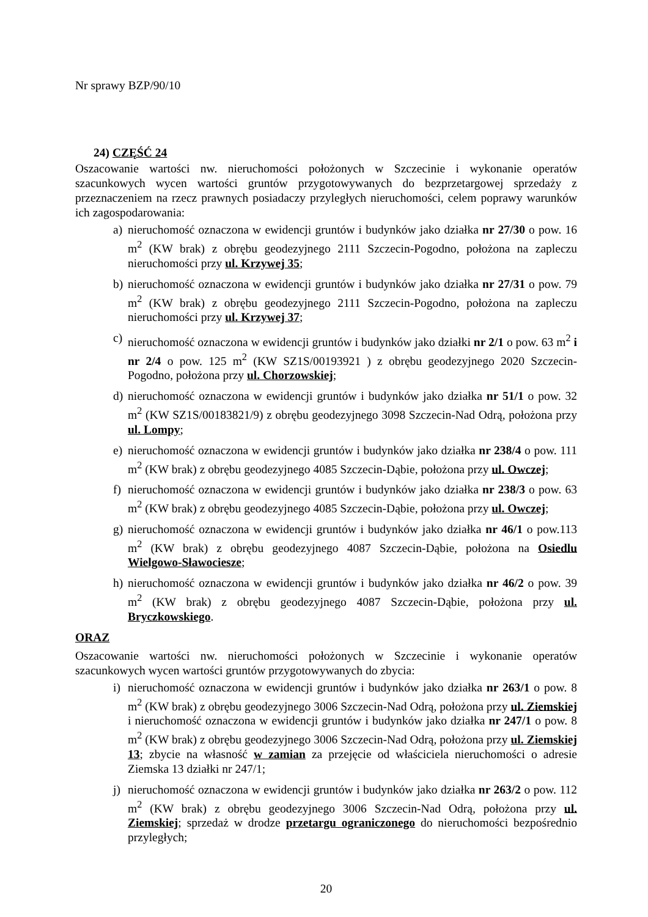Nr sprawy BZP/90/10
24) CZĘŚĆ 24
Oszacowanie wartości nw. nieruchomości położonych w Szczecinie i wykonanie operatów szacunkowych wycen wartości gruntów przygotowywanych do bezprzetargowej sprzedaży z przeznaczeniem na rzecz prawnych posiadaczy przyległych nieruchomości, celem poprawy warunków ich zagospodarowania:
a) nieruchomość oznaczona w ewidencji gruntów i budynków jako działka nr 27/30 o pow. 16 m<sup>2</sup> (KW brak) z obrębu geodezyjnego 2111 Szczecin-Pogodno, położona na zapleczu nieruchomości przy ul. Krzywej 35;
b) nieruchomość oznaczona w ewidencji gruntów i budynków jako działka nr 27/31 o pow. 79 m<sup>2</sup> (KW brak) z obrębu geodezyjnego 2111 Szczecin-Pogodno, położona na zapleczu nieruchomości przy ul. Krzywej 37;
c) nieruchomość oznaczona w ewidencji gruntów i budynków jako działki nr 2/1 o pow. 63 m<sup>2</sup> i nr 2/4 o pow. 125 m<sup>2</sup> (KW SZ1S/00193921 ) z obrębu geodezyjnego 2020 Szczecin-Pogodno, położona przy ul. Chorzowskiej;
d) nieruchomość oznaczona w ewidencji gruntów i budynków jako działka nr 51/1 o pow. 32 m<sup>2</sup> (KW SZ1S/00183821/9) z obrębu geodezyjnego 3098 Szczecin-Nad Odrą, położona przy ul. Lompy;
e) nieruchomość oznaczona w ewidencji gruntów i budynków jako działka nr 238/4 o pow. 111 m<sup>2</sup> (KW brak) z obrębu geodezyjnego 4085 Szczecin-Dąbie, położona przy ul. Owczej;
f) nieruchomość oznaczona w ewidencji gruntów i budynków jako działka nr 238/3 o pow. 63 m<sup>2</sup> (KW brak) z obrębu geodezyjnego 4085 Szczecin-Dąbie, położona przy ul. Owczej;
g) nieruchomość oznaczona w ewidencji gruntów i budynków jako działka nr 46/1 o pow.113 m<sup>2</sup> (KW brak) z obrębu geodezyjnego 4087 Szczecin-Dąbie, położona na Osiedlu Wielgowo-Sławociesze;
h) nieruchomość oznaczona w ewidencji gruntów i budynków jako działka nr 46/2 o pow. 39 m<sup>2</sup> (KW brak) z obrębu geodezyjnego 4087 Szczecin-Dąbie, położona przy ul. Bryczkowskiego.
ORAZ
Oszacowanie wartości nw. nieruchomości położonych w Szczecinie i wykonanie operatów szacunkowych wycen wartości gruntów przygotowywanych do zbycia:
i) nieruchomość oznaczona w ewidencji gruntów i budynków jako działka nr 263/1 o pow. 8 m<sup>2</sup> (KW brak) z obrębu geodezyjnego 3006 Szczecin-Nad Odrą, położona przy ul. Ziemskiej i nieruchomość oznaczona w ewidencji gruntów i budynków jako działka nr 247/1 o pow. 8 m<sup>2</sup> (KW brak) z obrębu geodezyjnego 3006 Szczecin-Nad Odrą, położona przy ul. Ziemskiej 13; zbycie na własność w zamian za przejęcie od właściciela nieruchomości o adresie Ziemska 13 działki nr 247/1;
j) nieruchomość oznaczona w ewidencji gruntów i budynków jako działka nr 263/2 o pow. 112 m<sup>2</sup> (KW brak) z obrębu geodezyjnego 3006 Szczecin-Nad Odrą, położona przy ul. Ziemskiej; sprzedaż w drodze przetargu ograniczonego do nieruchomości bezpośrednio przyległych;
20